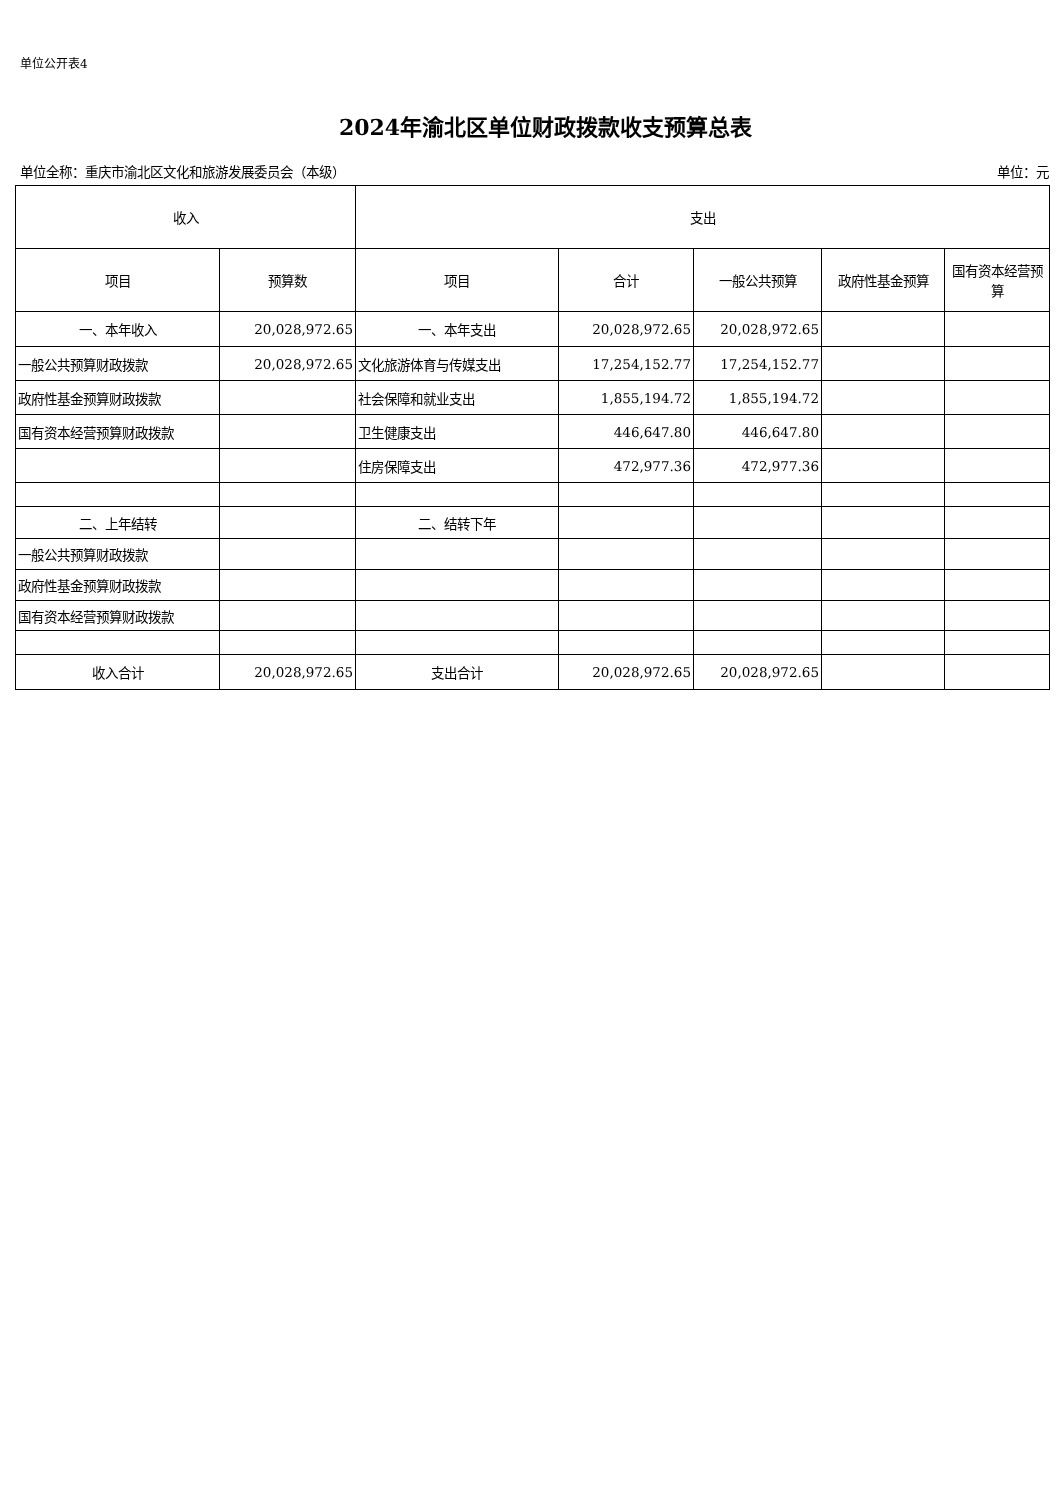单位公开表4
2024年渝北区单位财政拨款收支预算总表
单位全称：重庆市渝北区文化和旅游发展委员会（本级） 单位：元
| 收入 | | 支出 | | | | |
| --- | --- | --- | --- | --- | --- | --- |
| 项目 | 预算数 | 项目 | 合计 | 一般公共预算 | 政府性基金预算 | 国有资本经营预算 |
| 一、本年收入 | 20,028,972.65 | 一、本年支出 | 20,028,972.65 | 20,028,972.65 | | |
| 一般公共预算财政拨款 | 20,028,972.65 | 文化旅游体育与传媒支出 | 17,254,152.77 | 17,254,152.77 | | |
| 政府性基金预算财政拨款 | | 社会保障和就业支出 | 1,855,194.72 | 1,855,194.72 | | |
| 国有资本经营预算财政拨款 | | 卫生健康支出 | 446,647.80 | 446,647.80 | | |
| | | 住房保障支出 | 472,977.36 | 472,977.36 | | |
| 二、上年结转 | | 二、结转下年 | | | | |
| 一般公共预算财政拨款 | | | | | | |
| 政府性基金预算财政拨款 | | | | | | |
| 国有资本经营预算财政拨款 | | | | | | |
| 收入合计 | 20,028,972.65 | 支出合计 | 20,028,972.65 | 20,028,972.65 | | |